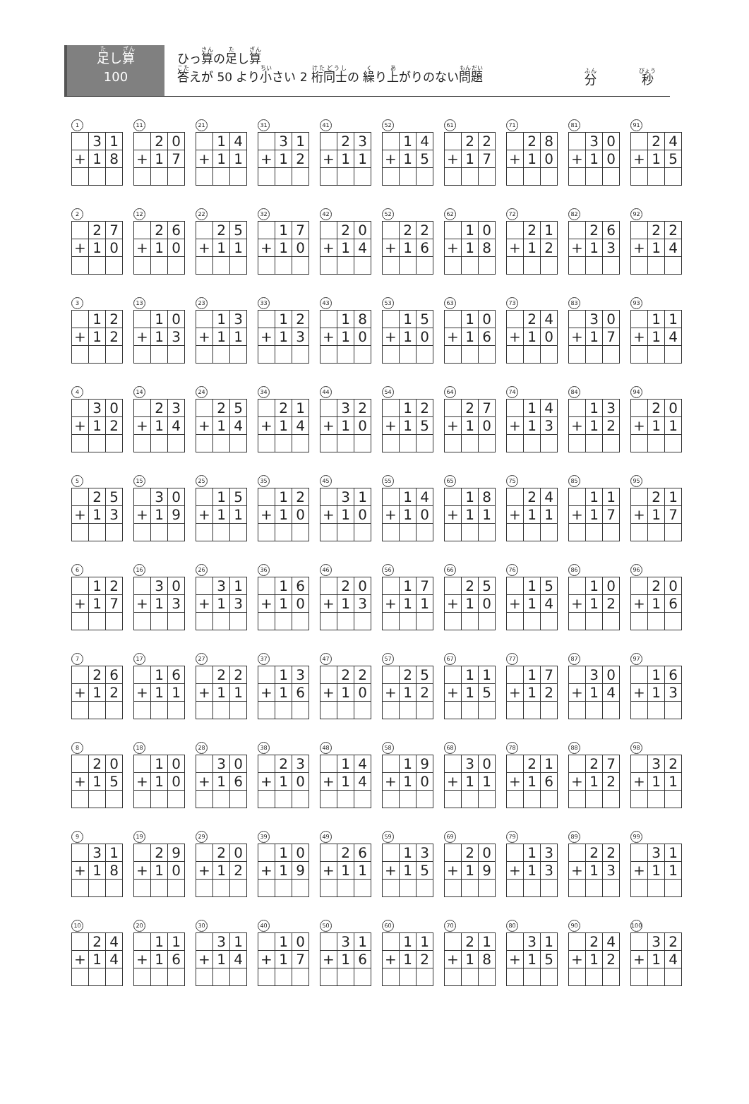足し算
100
ひっ算の足し算
答えが 50 より小さい 2 桁同士の 繰り上がりのない問題
分 秒
1
| | 3 | 1 |
| + | 1 | 8 |
11
| | 2 | 0 |
| + | 1 | 7 |
21
| | 1 | 4 |
| + | 1 | 1 |
31
| | 3 | 1 |
| + | 1 | 2 |
41
| | 2 | 3 |
| + | 1 | 1 |
52
| | 1 | 4 |
| + | 1 | 5 |
61
| | 2 | 2 |
| + | 1 | 7 |
71
| | 2 | 8 |
| + | 1 | 0 |
81
| | 3 | 0 |
| + | 1 | 0 |
91
| | 2 | 4 |
| + | 1 | 5 |
2
| | 2 | 7 |
| + | 1 | 0 |
12
| | 2 | 6 |
| + | 1 | 0 |
22
| | 2 | 5 |
| + | 1 | 1 |
32
| | 1 | 7 |
| + | 1 | 0 |
42
| | 2 | 0 |
| + | 1 | 4 |
52
| | 2 | 2 |
| + | 1 | 6 |
62
| | 1 | 0 |
| + | 1 | 8 |
72
| | 2 | 1 |
| + | 1 | 2 |
82
| | 2 | 6 |
| + | 1 | 3 |
92
| | 2 | 2 |
| + | 1 | 4 |
3
| | 1 | 2 |
| + | 1 | 2 |
13
| | 1 | 0 |
| + | 1 | 3 |
23
| | 1 | 3 |
| + | 1 | 1 |
33
| | 1 | 2 |
| + | 1 | 3 |
43
| | 1 | 8 |
| + | 1 | 0 |
53
| | 1 | 5 |
| + | 1 | 0 |
63
| | 1 | 0 |
| + | 1 | 6 |
73
| | 2 | 4 |
| + | 1 | 0 |
83
| | 3 | 0 |
| + | 1 | 7 |
93
| | 1 | 1 |
| + | 1 | 4 |
4
| | 3 | 0 |
| + | 1 | 2 |
14
| | 2 | 3 |
| + | 1 | 4 |
24
| | 2 | 5 |
| + | 1 | 4 |
34
| | 2 | 1 |
| + | 1 | 4 |
44
| | 3 | 2 |
| + | 1 | 0 |
54
| | 1 | 2 |
| + | 1 | 5 |
64
| | 2 | 7 |
| + | 1 | 0 |
74
| | 1 | 4 |
| + | 1 | 3 |
84
| | 1 | 3 |
| + | 1 | 2 |
94
| | 2 | 0 |
| + | 1 | 1 |
5
| | 2 | 5 |
| + | 1 | 3 |
15
| | 3 | 0 |
| + | 1 | 9 |
25
| | 1 | 5 |
| + | 1 | 1 |
35
| | 1 | 2 |
| + | 1 | 0 |
45
| | 3 | 1 |
| + | 1 | 0 |
55
| | 1 | 4 |
| + | 1 | 0 |
65
| | 1 | 8 |
| + | 1 | 1 |
75
| | 2 | 4 |
| + | 1 | 1 |
85
| | 1 | 1 |
| + | 1 | 7 |
95
| | 2 | 1 |
| + | 1 | 7 |
6
| | 1 | 2 |
| + | 1 | 7 |
16
| | 3 | 0 |
| + | 1 | 3 |
26
| | 3 | 1 |
| + | 1 | 3 |
36
| | 1 | 6 |
| + | 1 | 0 |
46
| | 2 | 0 |
| + | 1 | 3 |
56
| | 1 | 7 |
| + | 1 | 1 |
66
| | 2 | 5 |
| + | 1 | 0 |
76
| | 1 | 5 |
| + | 1 | 4 |
86
| | 1 | 0 |
| + | 1 | 2 |
96
| | 2 | 0 |
| + | 1 | 6 |
7
| | 2 | 6 |
| + | 1 | 2 |
17
| | 1 | 6 |
| + | 1 | 1 |
27
| | 2 | 2 |
| + | 1 | 1 |
37
| | 1 | 3 |
| + | 1 | 6 |
47
| | 2 | 2 |
| + | 1 | 0 |
57
| | 2 | 5 |
| + | 1 | 2 |
67
| | 1 | 1 |
| + | 1 | 5 |
77
| | 1 | 7 |
| + | 1 | 2 |
87
| | 3 | 0 |
| + | 1 | 4 |
97
| | 1 | 6 |
| + | 1 | 3 |
8
| | 2 | 0 |
| + | 1 | 5 |
18
| | 1 | 0 |
| + | 1 | 0 |
28
| | 3 | 0 |
| + | 1 | 6 |
38
| | 2 | 3 |
| + | 1 | 0 |
48
| | 1 | 4 |
| + | 1 | 4 |
58
| | 1 | 9 |
| + | 1 | 0 |
68
| | 3 | 0 |
| + | 1 | 1 |
78
| | 2 | 1 |
| + | 1 | 6 |
88
| | 2 | 7 |
| + | 1 | 2 |
98
| | 3 | 2 |
| + | 1 | 1 |
9
| | 3 | 1 |
| + | 1 | 8 |
19
| | 2 | 9 |
| + | 1 | 0 |
29
| | 2 | 0 |
| + | 1 | 2 |
39
| | 1 | 0 |
| + | 1 | 9 |
49
| | 2 | 6 |
| + | 1 | 1 |
59
| | 1 | 3 |
| + | 1 | 5 |
69
| | 2 | 0 |
| + | 1 | 9 |
79
| | 1 | 3 |
| + | 1 | 3 |
89
| | 2 | 2 |
| + | 1 | 3 |
99
| | 3 | 1 |
| + | 1 | 1 |
10
| | 2 | 4 |
| + | 1 | 4 |
20
| | 1 | 1 |
| + | 1 | 6 |
30
| | 3 | 1 |
| + | 1 | 4 |
40
| | 1 | 0 |
| + | 1 | 7 |
50
| | 3 | 1 |
| + | 1 | 6 |
60
| | 1 | 1 |
| + | 1 | 2 |
70
| | 2 | 1 |
| + | 1 | 8 |
80
| | 3 | 1 |
| + | 1 | 5 |
90
| | 2 | 4 |
| + | 1 | 2 |
100
| | 3 | 2 |
| + | 1 | 4 |